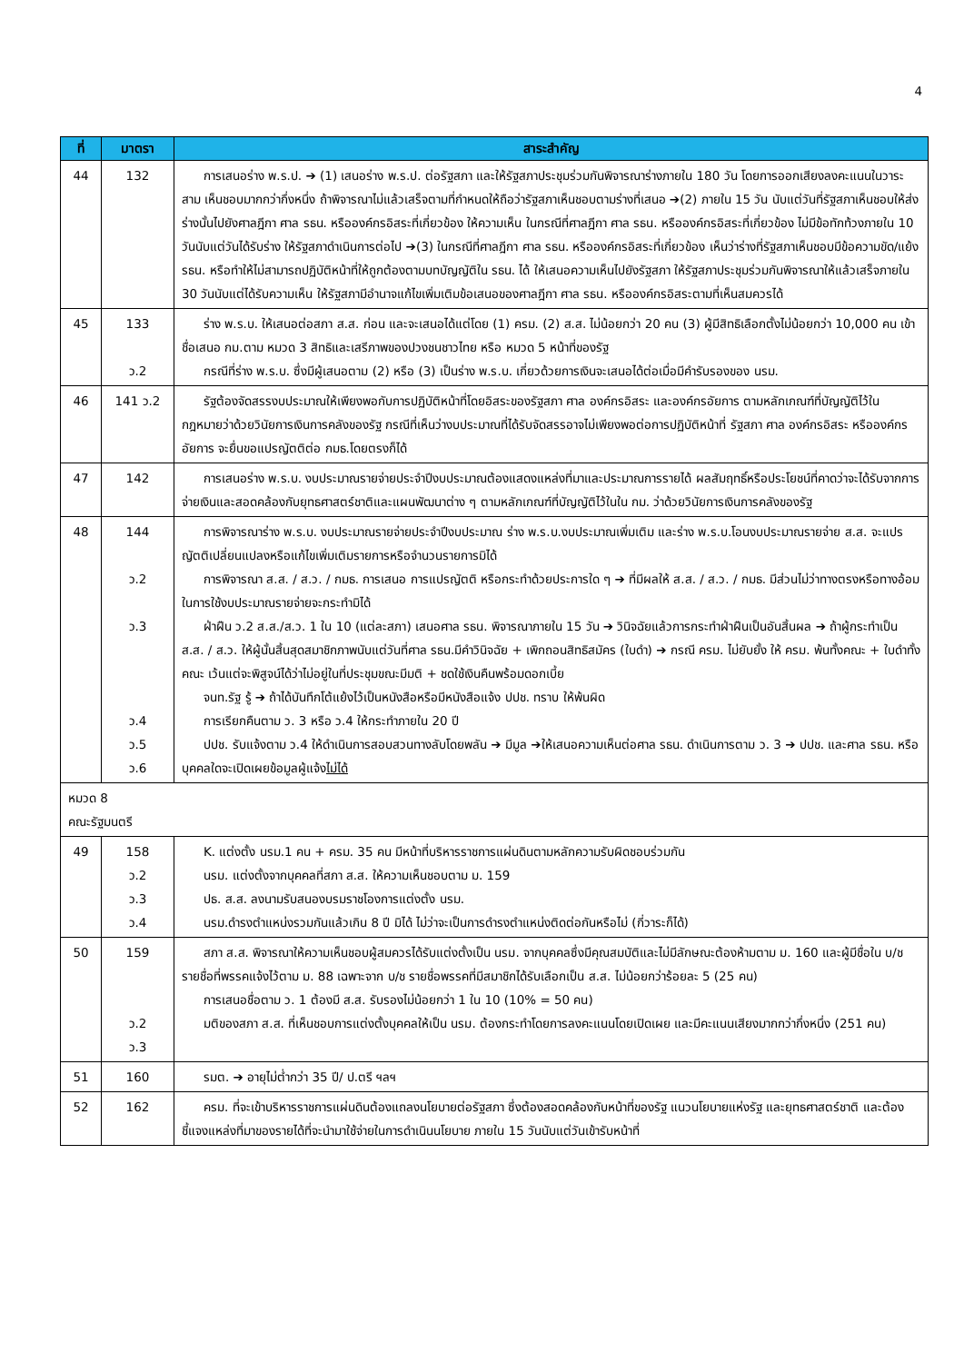4
| ที่ | มาตรา | สาระสำคัญ |
| --- | --- | --- |
| 44 | 132 | การเสนอร่าง พ.ร.ป. ➔ (1) เสนอร่าง พ.ร.ป. ต่อรัฐสภา และให้รัฐสภาประชุมร่วมกันพิจารณาร่างภายใน 180 วัน โดยการออกเสียงลงคะแนนในวาระสาม เห็นชอบมากกว่ากึ่งหนึ่ง ถ้าพิจารณาไม่แล้วเสร็จตามที่กำหนดให้ถือว่ารัฐสภาเห็นชอบตามร่างที่เสนอ ➔(2) ภายใน 15 วัน นับแต่วันที่รัฐสภาเห็นชอบให้ส่งร่างนั้นไปยังศาลฎีกา ศาล รธน. หรือองค์กรอิสระที่เกี่ยวข้อง ให้ความเห็น ในกรณีที่ศาลฎีกา ศาล รธน. หรือองค์กรอิสระที่เกี่ยวข้อง ไม่มีข้อทักท้วงภายใน 10 วันนับแต่วันได้รับร่าง ให้รัฐสภาดำเนินการต่อไป ➔(3) ในกรณีที่ศาลฎีกา ศาล รธน. หรือองค์กรอิสระที่เกี่ยวข้อง เห็นว่าร่างที่รัฐสภาเห็นชอบมีข้อความขัด/แย้ง รธน. หรือทำให้ไม่สามารถปฏิบัติหน้าที่ให้ถูกต้องตามบทบัญญัติใน รธน. ได้ ให้เสนอความเห็นไปยังรัฐสภา ให้รัฐสภาประชุมร่วมกันพิจารณาให้แล้วเสร็จภายใน 30 วันนับแต่ได้รับความเห็น ให้รัฐสภามีอำนาจแก้ไขเพิ่มเติมข้อเสนอของศาลฎีกา ศาล รธน. หรือองค์กรอิสระตามที่เห็นสมควรได้ |
| 45 | 133 ว.2 | ร่าง พ.ร.บ. ให้เสนอต่อสภา ส.ส. ก่อน และจะเสนอได้แต่โดย (1) ครม. (2) ส.ส. ไม่น้อยกว่า 20 คน (3) ผู้มีสิทธิเลือกตั้งไม่น้อยกว่า 10,000 คน เข้าชื่อเสนอ กม.ตาม หมวด 3 สิทธิและเสรีภาพของปวงชนชาวไทย หรือ หมวด 5 หน้าที่ของรัฐ กรณีที่ร่าง พ.ร.บ. ซึ่งมีผู้เสนอตาม (2) หรือ (3) เป็นร่าง พ.ร.บ. เกี่ยวด้วยการเงินจะเสนอได้ต่อเมื่อมีคำรับรองของ นรม. |
| 46 | 141 ว.2 | รัฐต้องจัดสรรงบประมาณให้เพียงพอกับการปฏิบัติหน้าที่โดยอิสระของรัฐสภา ศาล องค์กรอิสระ และองค์กรอัยการ ตามหลักเกณฑ์ที่บัญญัติไว้ในกฎหมายว่าด้วยวินัยการเงินการคลังของรัฐ กรณีที่เห็นว่างบประมาณที่ได้รับจัดสรรอาจไม่เพียงพอต่อการปฏิบัติหน้าที่ รัฐสภา ศาล องค์กรอิสระ หรือองค์กรอัยการ จะยื่นขอแปรญัตติต่อ กมธ.โดยตรงก็ได้ |
| 47 | 142 | การเสนอร่าง พ.ร.บ. งบประมาณรายจ่ายประจำปีงบประมาณต้องแสดงแหล่งที่มาและประมาณการรายได้ ผลสัมฤทธิ์หรือประโยชน์ที่คาดว่าจะได้รับจากการจ่ายเงินและสอดคล้องกับยุทธศาสตร์ชาติและแผนพัฒนาต่าง ๆ ตามหลักเกณฑ์ที่บัญญัติไว้ในใน กม. ว่าด้วยวินัยการเงินการคลังของรัฐ |
| 48 | 144 ว.2 ว.3 ว.4 ว.5 ว.6 | การพิจารณาร่าง พ.ร.บ. งบประมาณรายจ่ายประจำปีงบประมาณ ร่าง พ.ร.บ.งบประมาณเพิ่มเติม และร่าง พ.ร.บ.โอนงบประมาณรายจ่าย ส.ส. จะแปรญัตติเปลี่ยนแปลงหรือแก้ไขเพิ่มเติมรายการหรือจำนวนรายการมิได้ การพิจารณา ส.ส. / ส.ว. / กมธ. การเสนอ การแปรญัตติ หรือกระทำด้วยประการใด ๆ ➔ ที่มีผลให้ ส.ส. / ส.ว. / กมธ. มีส่วนไม่ว่าทางตรงหรือทางอ้อมในการใช้งบประมาณรายจ่ายจะกระทำมิได้ ฝ่าฝืน ว.2 ส.ส./ส.ว. 1 ใน 10 (แต่ละสภา) เสนอศาล รธน. พิจารณาภายใน 15 วัน ➔ วินิจฉัยแล้วการกระทำฝ่าฝืนเป็นอันสิ้นผล ➔ ถ้าผู้กระทำเป็น ส.ส. / ส.ว. ให้ผู้นั้นสิ้นสุดสมาชิกภาพนับแต่วันที่ศาล รธน.มีคำวินิจฉัย + เพิกถอนสิทธิสมัคร (ใบดำ) ➔ กรณี ครม. ไม่ยับยั้ง ให้ ครม. พ้นทั้งคณะ + ใบดำทั้งคณะ เว้นแต่จะพิสูจน์ได้ว่าไม่อยู่ในที่ประชุมขณะมีมติ + ชดใช้เงินคืนพร้อมดอกเบี้ย จนท.รัฐ รู้ ➔ ถ้าได้บันทึกโต้แย้งไว้เป็นหนังสือหรือมีหนังสือแจ้ง ปปช. ทราบ ให้พ้นผิด การเรียกคืนตาม ว. 3 หรือ ว.4 ให้กระทำภายใน 20 ปี ปปช. รับแจ้งตาม ว.4 ให้ดำเนินการสอบสวนทางลับโดยพลัน ➔ มีมูล ➔ให้เสนอความเห็นต่อศาล รธน. ดำเนินการตาม ว. 3 ➔ ปปช. และศาล รธน. หรือบุคคลใดจะเปิดเผยข้อมูลผู้แจ้ง ไม่ได้ |
| หมวด 8 คณะรัฐมนตรี | | |
| 49 | 158 ว.2 ว.3 ว.4 | K. แต่งตั้ง นรม.1 คน + ครม. 35 คน มีหน้าที่บริหารราชการแผ่นดินตามหลักความรับผิดชอบร่วมกัน นรม. แต่งตั้งจากบุคคลที่สภา ส.ส. ให้ความเห็นชอบตาม ม. 159 ปธ. ส.ส. ลงนามรับสนองบรมราชโองการแต่งตั้ง นรม. นรม.ดำรงตำแหน่งรวมกันแล้วเกิน 8 ปี มิได้ ไม่ว่าจะเป็นการดำรงตำแหน่งติดต่อกันหรือไม่ (กี่วาระก็ได้) |
| 50 | 159 ว.2 ว.3 | สภา ส.ส. พิจารณาให้ความเห็นชอบผู้สมควรได้รับแต่งตั้งเป็น นรม. จากบุคคลซึ่งมีคุณสมบัติและไม่มีลักษณะต้องห้ามตาม ม. 160 และผู้มีชื่อใน บ/ช รายชื่อที่พรรคแจ้งไว้ตาม ม. 88 เฉพาะจาก บ/ช รายชื่อพรรคที่มีสมาชิกได้รับเลือกเป็น ส.ส. ไม่น้อยกว่าร้อยละ 5 (25 คน) การเสนอชื่อตาม ว. 1 ต้องมี ส.ส. รับรองไม่น้อยกว่า 1 ใน 10 (10% = 50 คน) มติของสภา ส.ส. ที่เห็นชอบการแต่งตั้งบุคคลให้เป็น นรม. ต้องกระทำโดยการลงคะแนนโดยเปิดเผย และมีคะแนนเสียงมากกว่ากึ่งหนึ่ง (251 คน) |
| 51 | 160 | รมต. ➔ อายุไม่ต่ำกว่า 35 ปี/ ป.ตรี ฯลฯ |
| 52 | 162 | ครม. ที่จะเข้าบริหารราชการแผ่นดินต้องแถลงนโยบายต่อรัฐสภา ซึ่งต้องสอดคล้องกับหน้าที่ของรัฐ แนวนโยบายแห่งรัฐ และยุทธศาสตร์ชาติ และต้องชี้แจงแหล่งที่มาของรายได้ที่จะนำมาใช้จ่ายในการดำเนินนโยบาย ภายใน 15 วันนับแต่วันเข้ารับหน้าที่ |